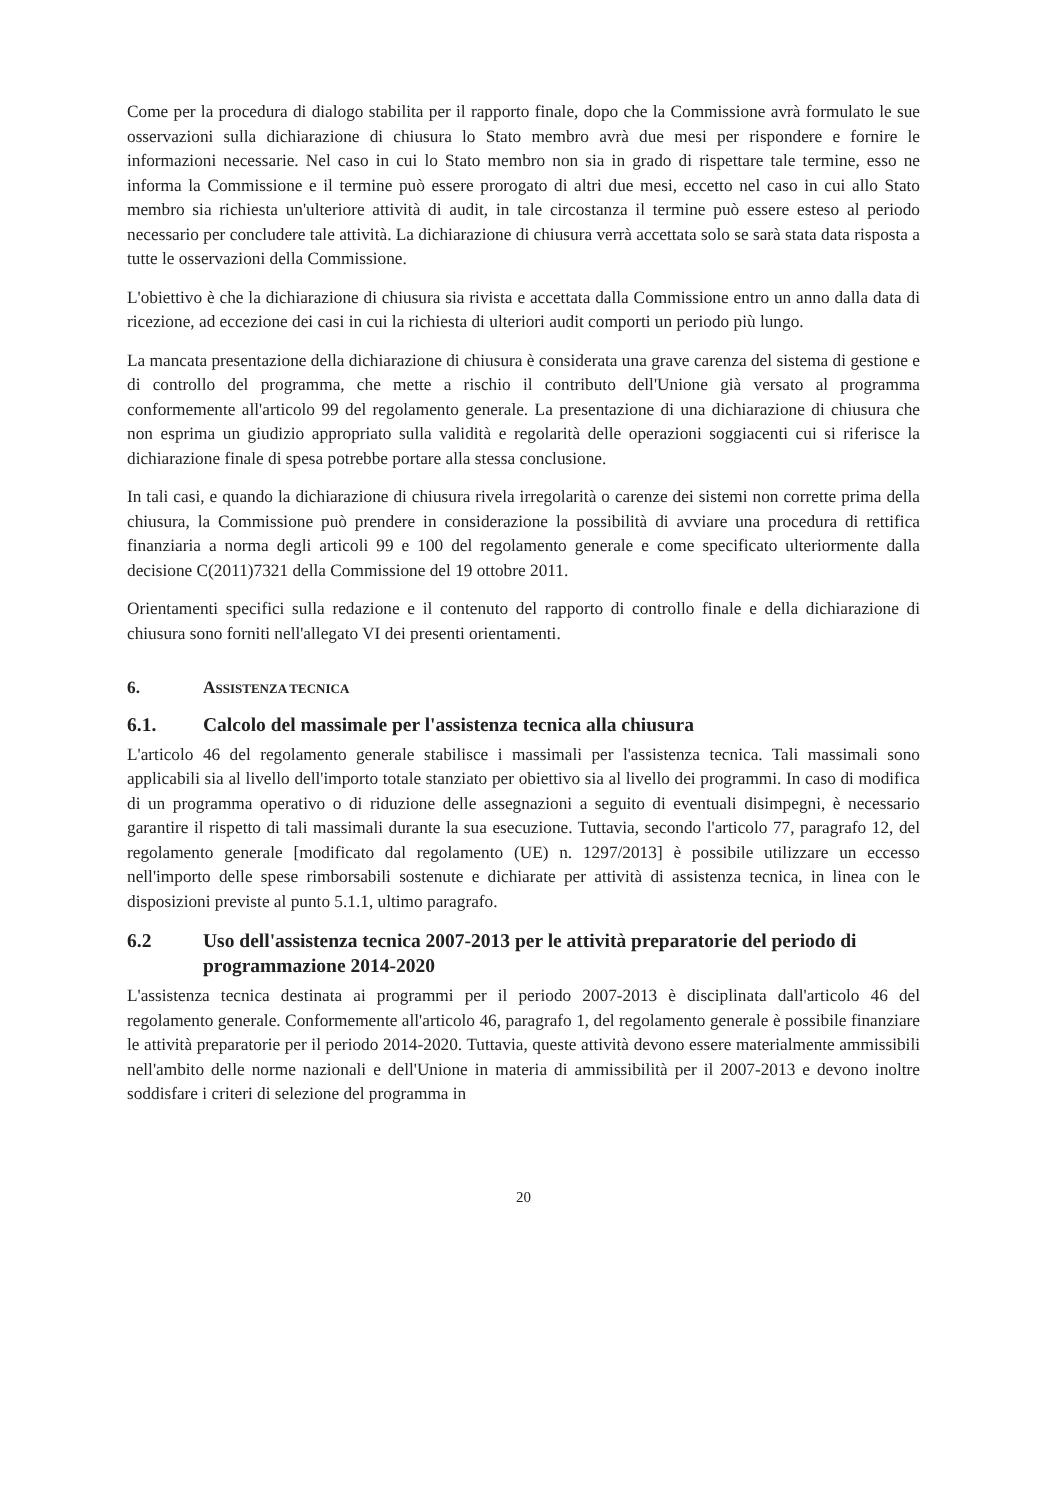Come per la procedura di dialogo stabilita per il rapporto finale, dopo che la Commissione avrà formulato le sue osservazioni sulla dichiarazione di chiusura lo Stato membro avrà due mesi per rispondere e fornire le informazioni necessarie. Nel caso in cui lo Stato membro non sia in grado di rispettare tale termine, esso ne informa la Commissione e il termine può essere prorogato di altri due mesi, eccetto nel caso in cui allo Stato membro sia richiesta un'ulteriore attività di audit, in tale circostanza il termine può essere esteso al periodo necessario per concludere tale attività. La dichiarazione di chiusura verrà accettata solo se sarà stata data risposta a tutte le osservazioni della Commissione.
L'obiettivo è che la dichiarazione di chiusura sia rivista e accettata dalla Commissione entro un anno dalla data di ricezione, ad eccezione dei casi in cui la richiesta di ulteriori audit comporti un periodo più lungo.
La mancata presentazione della dichiarazione di chiusura è considerata una grave carenza del sistema di gestione e di controllo del programma, che mette a rischio il contributo dell'Unione già versato al programma conformemente all'articolo 99 del regolamento generale. La presentazione di una dichiarazione di chiusura che non esprima un giudizio appropriato sulla validità e regolarità delle operazioni soggiacenti cui si riferisce la dichiarazione finale di spesa potrebbe portare alla stessa conclusione.
In tali casi, e quando la dichiarazione di chiusura rivela irregolarità o carenze dei sistemi non corrette prima della chiusura, la Commissione può prendere in considerazione la possibilità di avviare una procedura di rettifica finanziaria a norma degli articoli 99 e 100 del regolamento generale e come specificato ulteriormente dalla decisione C(2011)7321 della Commissione del 19 ottobre 2011.
Orientamenti specifici sulla redazione e il contenuto del rapporto di controllo finale e della dichiarazione di chiusura sono forniti nell'allegato VI dei presenti orientamenti.
6. ASSISTENZA TECNICA
6.1. Calcolo del massimale per l'assistenza tecnica alla chiusura
L'articolo 46 del regolamento generale stabilisce i massimali per l'assistenza tecnica. Tali massimali sono applicabili sia al livello dell'importo totale stanziato per obiettivo sia al livello dei programmi. In caso di modifica di un programma operativo o di riduzione delle assegnazioni a seguito di eventuali disimpegni, è necessario garantire il rispetto di tali massimali durante la sua esecuzione. Tuttavia, secondo l'articolo 77, paragrafo 12, del regolamento generale [modificato dal regolamento (UE) n. 1297/2013] è possibile utilizzare un eccesso nell'importo delle spese rimborsabili sostenute e dichiarate per attività di assistenza tecnica, in linea con le disposizioni previste al punto 5.1.1, ultimo paragrafo.
6.2 Uso dell'assistenza tecnica 2007-2013 per le attività preparatorie del periodo di programmazione 2014-2020
L'assistenza tecnica destinata ai programmi per il periodo 2007-2013 è disciplinata dall'articolo 46 del regolamento generale. Conformemente all'articolo 46, paragrafo 1, del regolamento generale è possibile finanziare le attività preparatorie per il periodo 2014-2020. Tuttavia, queste attività devono essere materialmente ammissibili nell'ambito delle norme nazionali e dell'Unione in materia di ammissibilità per il 2007-2013 e devono inoltre soddisfare i criteri di selezione del programma in
20